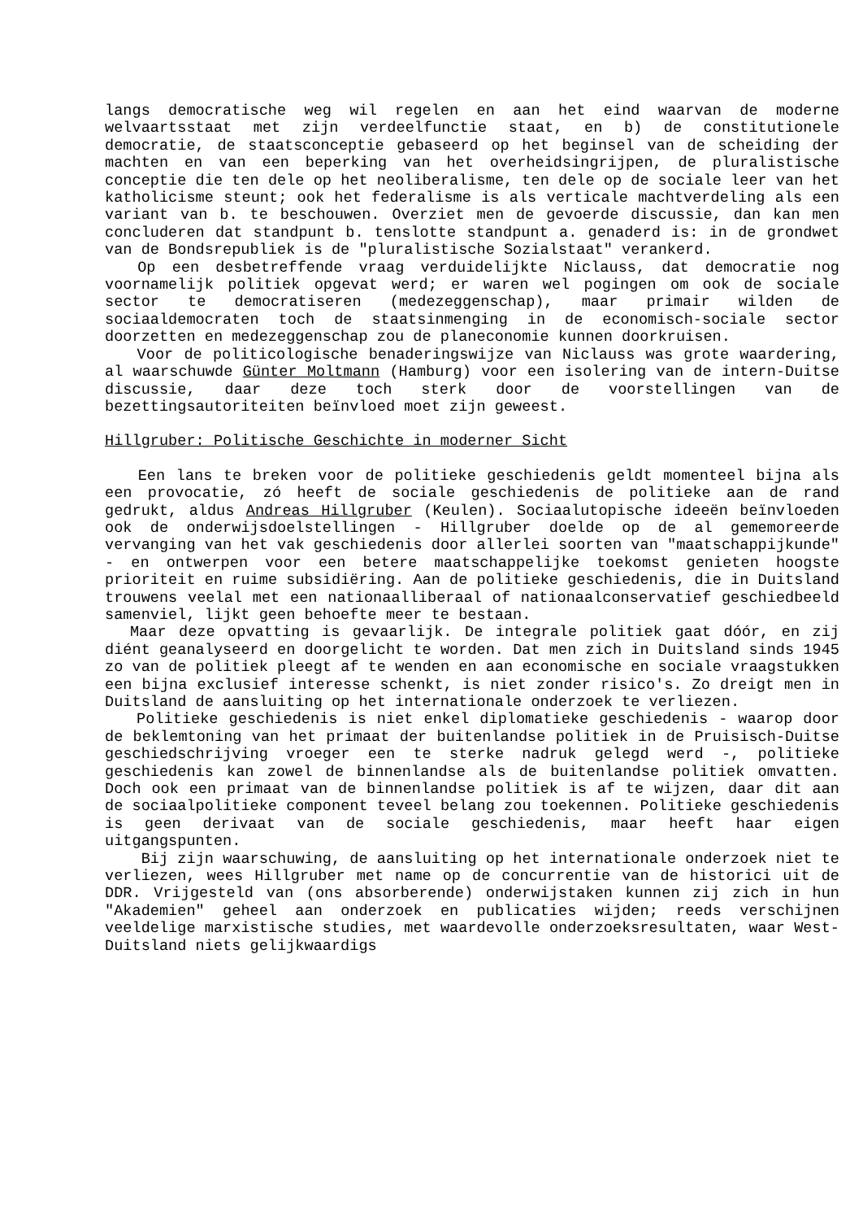langs democratische weg wil regelen en aan het eind waarvan de moderne welvaartsstaat met zijn verdeelfunctie staat, en b) de constitutionele democratie, de staatsconceptie gebaseerd op het beginsel van de scheiding der machten en van een beperking van het overheidsingrijpen, de pluralistische conceptie die ten dele op het neoliberalisme, ten dele op de sociale leer van het katholicisme steunt; ook het federalisme is als verticale machtverdeling als een variant van b. te beschouwen. Overziet men de gevoerde discussie, dan kan men concluderen dat standpunt b. tenslotte standpunt a. genaderd is: in de grondwet van de Bondsrepubliek is de "pluralistische Sozialstaat" verankerd.
Op een desbetreffende vraag verduidelijkte Niclauss, dat democratie nog voornamelijk politiek opgevat werd; er waren wel pogingen om ook de sociale sector te democratiseren (medezeggenschap), maar primair wilden de sociaaldemocraten toch de staatsinmenging in de economisch-sociale sector doorzetten en medezeggenschap zou de planeconomie kunnen doorkruisen.
Voor de politicologische benaderingswijze van Niclauss was grote waardering, al waarschuwde Günter Moltmann (Hamburg) voor een isolering van de intern-Duitse discussie, daar deze toch sterk door de voorstellingen van de bezettingsautoriteiten beïnvloed moet zijn geweest.
Hillgruber: Politische Geschichte in moderner Sicht
Een lans te breken voor de politieke geschiedenis geldt momenteel bijna als een provocatie, zó heeft de sociale geschiedenis de politieke aan de rand gedrukt, aldus Andreas Hillgruber (Keulen). Sociaalutopische ideeën beïnvloeden ook de onderwijsdoelstellingen - Hillgruber doelde op de al gememoreerde vervanging van het vak geschiedenis door allerlei soorten van "maatschappijkunde" - en ontwerpen voor een betere maatschappelijke toekomst genieten hoogste prioriteit en ruime subsidiëring. Aan de politieke geschiedenis, die in Duitsland trouwens veelal met een nationaalliberaal of nationaalconservatief geschiedbeeld samenviel, lijkt geen behoefte meer te bestaan.
Maar deze opvatting is gevaarlijk. De integrale politiek gaat dóór, en zij diént geanalyseerd en doorgelicht te worden. Dat men zich in Duitsland sinds 1945 zo van de politiek pleegt af te wenden en aan economische en sociale vraagstukken een bijna exclusief interesse schenkt, is niet zonder risico's. Zo dreigt men in Duitsland de aansluiting op het internationale onderzoek te verliezen.
Politieke geschiedenis is niet enkel diplomatieke geschiedenis - waarop door de beklemtoning van het primaat der buitenlandse politiek in de Pruisisch-Duitse geschiedschrijving vroeger een te sterke nadruk gelegd werd -, politieke geschiedenis kan zowel de binnenlandse als de buitenlandse politiek omvatten. Doch ook een primaat van de binnenlandse politiek is af te wijzen, daar dit aan de sociaalpolitieke component teveel belang zou toekennen. Politieke geschiedenis is geen derivaat van de sociale geschiedenis, maar heeft haar eigen uitgangspunten.
Bij zijn waarschuwing, de aansluiting op het internationale onderzoek niet te verliezen, wees Hillgruber met name op de concurrentie van de historici uit de DDR. Vrijgesteld van (ons absorberende) onderwijstaken kunnen zij zich in hun "Akademien" geheel aan onderzoek en publicaties wijden; reeds verschijnen veeldelige marxistische studies, met waardevolle onderzoeksresultaten, waar West-Duitsland niets gelijkwaardigs